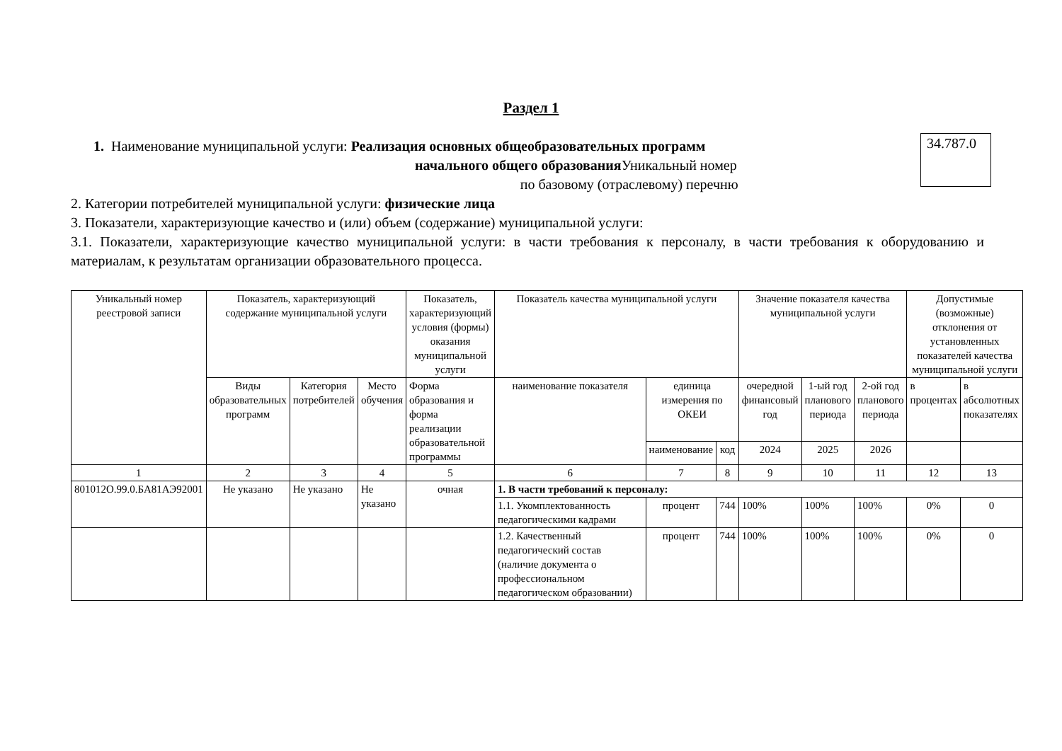Раздел 1
1. Наименование муниципальной услуги: Реализация основных общеобразовательных программ
начального общего образования Уникальный номер
по базовому (отраслевому) перечню
34.787.0
2. Категории потребителей муниципальной услуги: физические лица
3. Показатели, характеризующие качество и (или) объем (содержание) муниципальной услуги:
3.1. Показатели, характеризующие качество муниципальной услуги: в части требования к персоналу, в части требования к оборудованию и материалам, к результатам организации образовательного процесса.
| Уникальный номер реестровой записи | Показатель, характеризующий содержание муниципальной услуги | | | Показатель, характеризующий условия (формы) оказания муниципальной услуги | Показатель качества муниципальной услуги | | | Значение показателя качества муниципальной услуги | | | Допустимые (возможные) отклонения от установленных показателей качества муниципальной услуги | |
| --- | --- | --- | --- | --- | --- | --- | --- | --- | --- | --- | --- | --- |
| | Виды образовательных программ | Категория потребителей | Место обучения | Форма образования и форма реализации образовательной программы | наименование показателя | единица измерения по ОКЕИ | | очередной финансовый год | 1-ый год планового периода | 2-ой год планового периода | в процентах | в абсолютных показателях |
| | | | | | | наименование | код | 2024 | 2025 | 2026 | | |
| 1 | 2 | 3 | 4 | 5 | 6 | 7 | 8 | 9 | 10 | 11 | 12 | 13 |
| 801012О.99.0.БА81АЭ92001 | Не указано | Не указано | Не указано | очная | 1. В части требований к персоналу: | | | | | | | |
| | | | | | 1.1. Укомплектованность педагогическими кадрами | процент | 744 | 100% | 100% | 100% | 0% | 0 |
| | | | | | 1.2. Качественный педагогический состав (наличие документа о профессиональном педагогическом образовании) | процент | 744 | 100% | 100% | 100% | 0% | 0 |